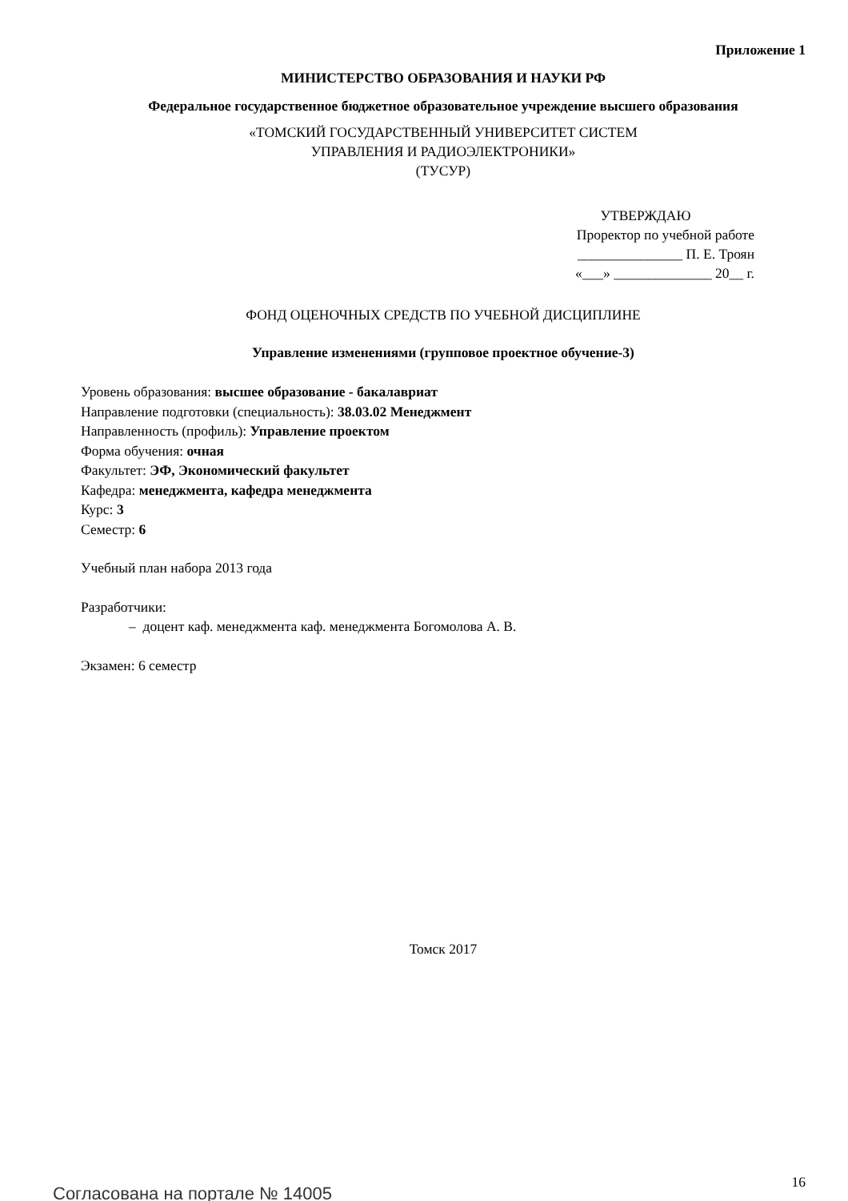Приложение 1
МИНИСТЕРСТВО ОБРАЗОВАНИЯ И НАУКИ РФ
Федеральное государственное бюджетное образовательное учреждение высшего образования
«ТОМСКИЙ ГОСУДАРСТВЕННЫЙ УНИВЕРСИТЕТ СИСТЕМ
УПРАВЛЕНИЯ И РАДИОЭЛЕКТРОНИКИ»
(ТУСУР)
УТВЕРЖДАЮ
Проректор по учебной работе
_______________ П. Е. Троян
«___» ______________ 20__ г.
ФОНД ОЦЕНОЧНЫХ СРЕДСТВ ПО УЧЕБНОЙ ДИСЦИПЛИНЕ
Управление изменениями (групповое проектное обучение-3)
Уровень образования: высшее образование - бакалавриат
Направление подготовки (специальность): 38.03.02 Менеджмент
Направленность (профиль): Управление проектом
Форма обучения: очная
Факультет: ЭФ, Экономический факультет
Кафедра: менеджмента, кафедра менеджмента
Курс: 3
Семестр: 6
Учебный план набора 2013 года
Разработчики:
– доцент каф. менеджмента каф. менеджмента Богомолова А. В.
Экзамен: 6 семестр
Томск 2017
Согласована на портале № 14005
16